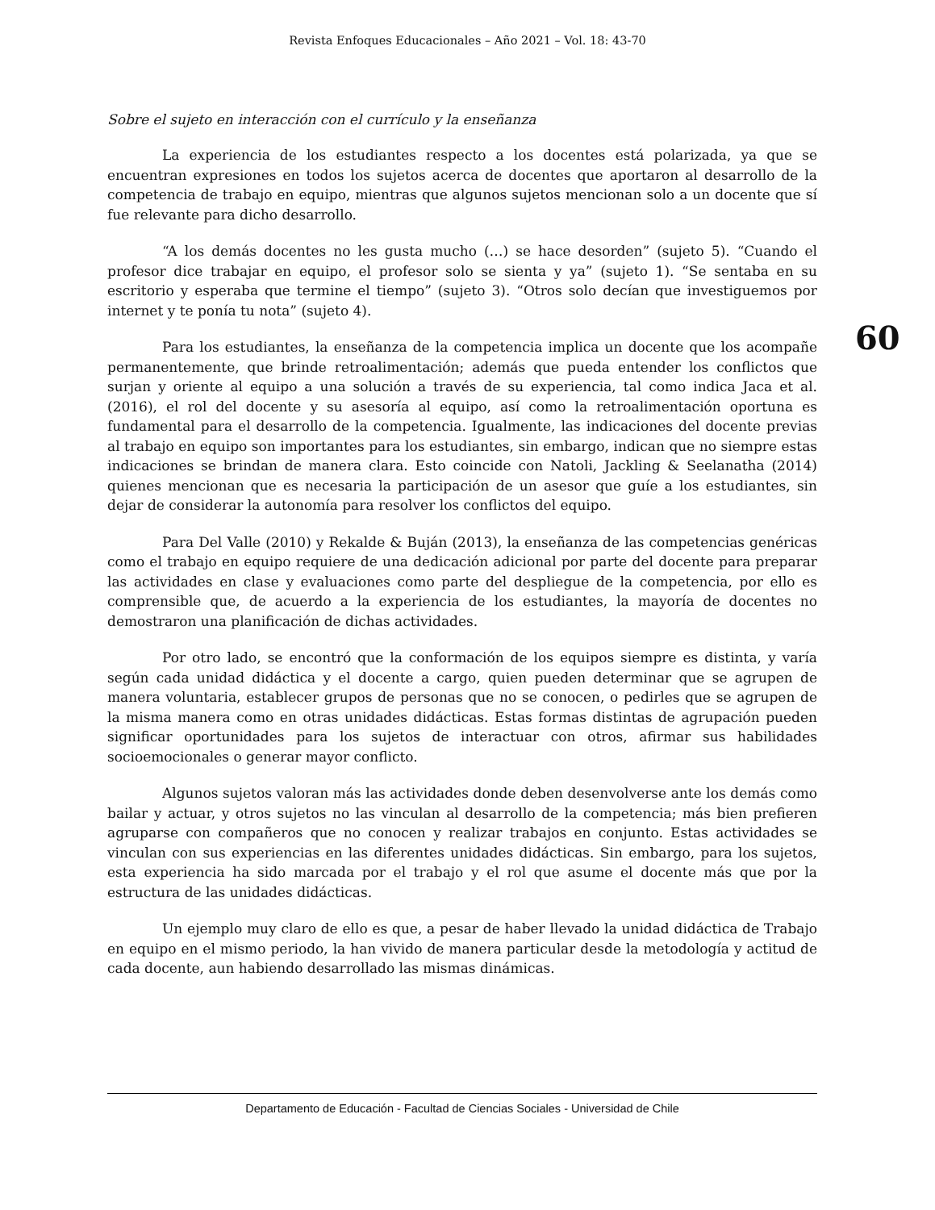Revista Enfoques Educacionales – Año 2021 – Vol. 18: 43-70
Sobre el sujeto en interacción con el currículo y la enseñanza
La experiencia de los estudiantes respecto a los docentes está polarizada, ya que se encuentran expresiones en todos los sujetos acerca de docentes que aportaron al desarrollo de la competencia de trabajo en equipo, mientras que algunos sujetos mencionan solo a un docente que sí fue relevante para dicho desarrollo.
“A los demás docentes no les gusta mucho (…) se hace desorden” (sujeto 5). “Cuando el profesor dice trabajar en equipo, el profesor solo se sienta y ya” (sujeto 1). “Se sentaba en su escritorio y esperaba que termine el tiempo” (sujeto 3). “Otros solo decían que investiguemos por internet y te ponía tu nota” (sujeto 4).
Para los estudiantes, la enseñanza de la competencia implica un docente que los acompañe permanentemente, que brinde retroalimentación; además que pueda entender los conflictos que surjan y oriente al equipo a una solución a través de su experiencia, tal como indica Jaca et al. (2016), el rol del docente y su asesoría al equipo, así como la retroalimentación oportuna es fundamental para el desarrollo de la competencia. Igualmente, las indicaciones del docente previas al trabajo en equipo son importantes para los estudiantes, sin embargo, indican que no siempre estas indicaciones se brindan de manera clara. Esto coincide con Natoli, Jackling & Seelanatha (2014) quienes mencionan que es necesaria la participación de un asesor que guíe a los estudiantes, sin dejar de considerar la autonomía para resolver los conflictos del equipo.
Para Del Valle (2010) y Rekalde & Buján (2013), la enseñanza de las competencias genéricas como el trabajo en equipo requiere de una dedicación adicional por parte del docente para preparar las actividades en clase y evaluaciones como parte del despliegue de la competencia, por ello es comprensible que, de acuerdo a la experiencia de los estudiantes, la mayoría de docentes no demostraron una planificación de dichas actividades.
Por otro lado, se encontró que la conformación de los equipos siempre es distinta, y varía según cada unidad didáctica y el docente a cargo, quien pueden determinar que se agrupen de manera voluntaria, establecer grupos de personas que no se conocen, o pedirles que se agrupen de la misma manera como en otras unidades didácticas. Estas formas distintas de agrupación pueden significar oportunidades para los sujetos de interactuar con otros, afirmar sus habilidades socioemocionales o generar mayor conflicto.
Algunos sujetos valoran más las actividades donde deben desenvolverse ante los demás como bailar y actuar, y otros sujetos no las vinculan al desarrollo de la competencia; más bien prefieren agruparse con compañeros que no conocen y realizar trabajos en conjunto. Estas actividades se vinculan con sus experiencias en las diferentes unidades didácticas. Sin embargo, para los sujetos, esta experiencia ha sido marcada por el trabajo y el rol que asume el docente más que por la estructura de las unidades didácticas.
Un ejemplo muy claro de ello es que, a pesar de haber llevado la unidad didáctica de Trabajo en equipo en el mismo periodo, la han vivido de manera particular desde la metodología y actitud de cada docente, aun habiendo desarrollado las mismas dinámicas.
60
Departamento de Educación - Facultad de Ciencias Sociales - Universidad de Chile